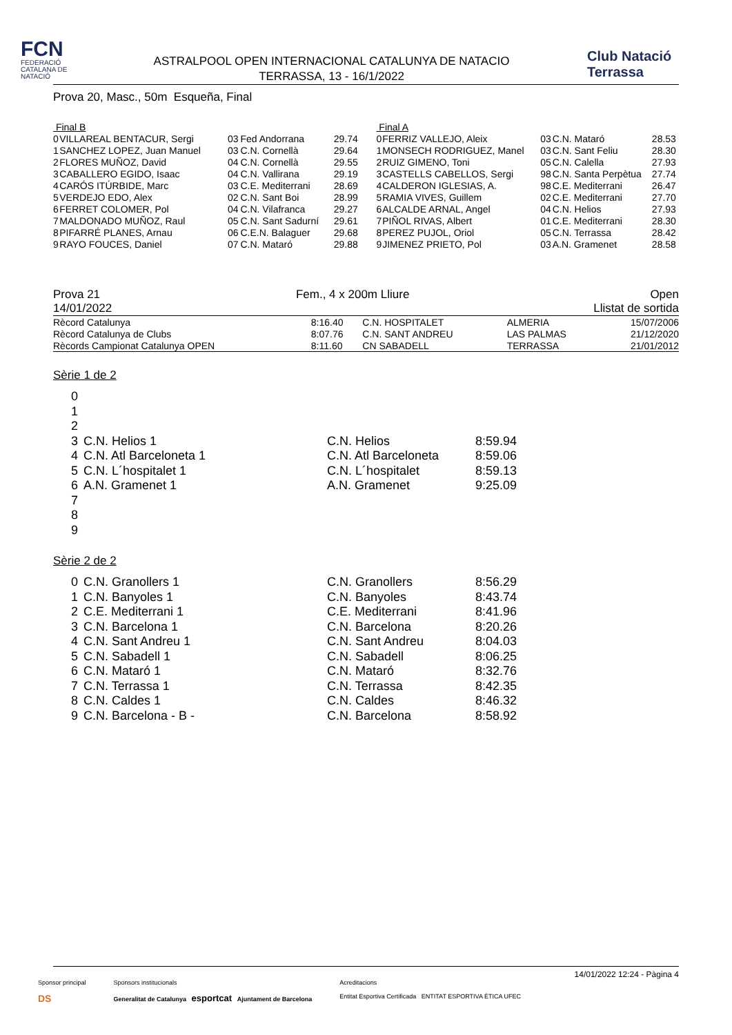FCN
FEDERACIÓ CATALANA DE NATACIÓ
ASTRALPOOL OPEN INTERNACIONAL CATALUNYA DE NATACIO
TERRASSA, 13 - 16/1/2022
Club Natació
Terrassa
Prova 20, Masc., 50m Esqueña, Final
| Final B | | | | |
| 0 | VILLAREAL BENTACUR, Sergi | 03 | Fed Andorrana | 29.74 |
| 1 | SANCHEZ LOPEZ, Juan Manuel | 03 | C.N. Cornellà | 29.64 |
| 2 | FLORES MUÑOZ, David | 04 | C.N. Cornellà | 29.55 |
| 3 | CABALLERO EGIDO, Isaac | 04 | C.N. Vallirana | 29.19 |
| 4 | CARÓS ITÚRBIDE, Marc | 03 | C.E. Mediterrani | 28.69 |
| 5 | VERDEJO EDO, Alex | 02 | C.N. Sant Boi | 28.99 |
| 6 | FERRET COLOMER, Pol | 04 | C.N. Vilafranca | 29.27 |
| 7 | MALDONADO MUÑOZ, Raul | 05 | C.N. Sant Sadurní | 29.61 |
| 8 | PIFARRÉ PLANES, Arnau | 06 | C.E.N. Balaguer | 29.68 |
| 9 | RAYO FOUCES, Daniel | 07 | C.N. Mataró | 29.88 |
| Final A | | | | |
| 0 | FERRIZ VALLEJO, Aleix | 03 | C.N. Mataró | 28.53 |
| 1 | MONSECH RODRIGUEZ, Manel | 03 | C.N. Sant Feliu | 28.30 |
| 2 | RUIZ GIMENO, Toni | 05 | C.N. Calella | 27.93 |
| 3 | CASTELLS CABELLOS, Sergi | 98 | C.N. Santa Perpètua | 27.74 |
| 4 | CALDERON IGLESIAS, A. | 98 | C.E. Mediterrani | 26.47 |
| 5 | RAMIA VIVES, Guillem | 02 | C.E. Mediterrani | 27.70 |
| 6 | ALCALDE ARNAL, Angel | 04 | C.N. Helios | 27.93 |
| 7 | PIÑOL RIVAS, Albert | 01 | C.E. Mediterrani | 28.30 |
| 8 | PEREZ PUJOL, Oriol | 05 | C.N. Terrassa | 28.42 |
| 9 | JIMENEZ PRIETO, Pol | 03 | A.N. Gramenet | 28.58 |
Prova 21
14/01/2022 Fem., 4 x 200m Lliure Open
Llistat de sortida
| Rècord Catalunya | 8:16.40 | C.N. HOSPITALET | ALMERIA | 15/07/2006 |
| Rècord Catalunya de Clubs | 8:07.76 | C.N. SANT ANDREU | LAS PALMAS | 21/12/2020 |
| Rècords Campionat Catalunya OPEN | 8:11.60 | CN SABADELL | TERRASSA | 21/01/2012 |
Sèrie 1 de 2
| 0 | | | |
| 1 | | | |
| 2 | | | |
| 3 | C.N. Helios 1 | C.N. Helios | 8:59.94 |
| 4 | C.N. Atl Barceloneta 1 | C.N. Atl Barceloneta | 8:59.06 |
| 5 | C.N. L´hospitalet 1 | C.N. L´hospitalet | 8:59.13 |
| 6 | A.N. Gramenet 1 | A.N. Gramenet | 9:25.09 |
| 7 | | | |
| 8 | | | |
| 9 | | | |
Sèrie 2 de 2
| 0 | C.N. Granollers 1 | C.N. Granollers | 8:56.29 |
| 1 | C.N. Banyoles 1 | C.N. Banyoles | 8:43.74 |
| 2 | C.E. Mediterrani 1 | C.E. Mediterrani | 8:41.96 |
| 3 | C.N. Barcelona 1 | C.N. Barcelona | 8:20.26 |
| 4 | C.N. Sant Andreu 1 | C.N. Sant Andreu | 8:04.03 |
| 5 | C.N. Sabadell 1 | C.N. Sabadell | 8:06.25 |
| 6 | C.N. Mataró 1 | C.N. Mataró | 8:32.76 |
| 7 | C.N. Terrassa 1 | C.N. Terrassa | 8:42.35 |
| 8 | C.N. Caldes 1 | C.N. Caldes | 8:46.32 |
| 9 | C.N. Barcelona - B - | C.N. Barcelona | 8:58.92 |
14/01/2022 12:24 - Pàgina 4
Sponsor principal
DS
Sponsors institucionals
Generalitat de Catalunya esportcat Ajuntament de Barcelona
Acreditacions
Entitat Esportiva Certificada ENTITAT ESPORTIVA ÈTICA UFEC